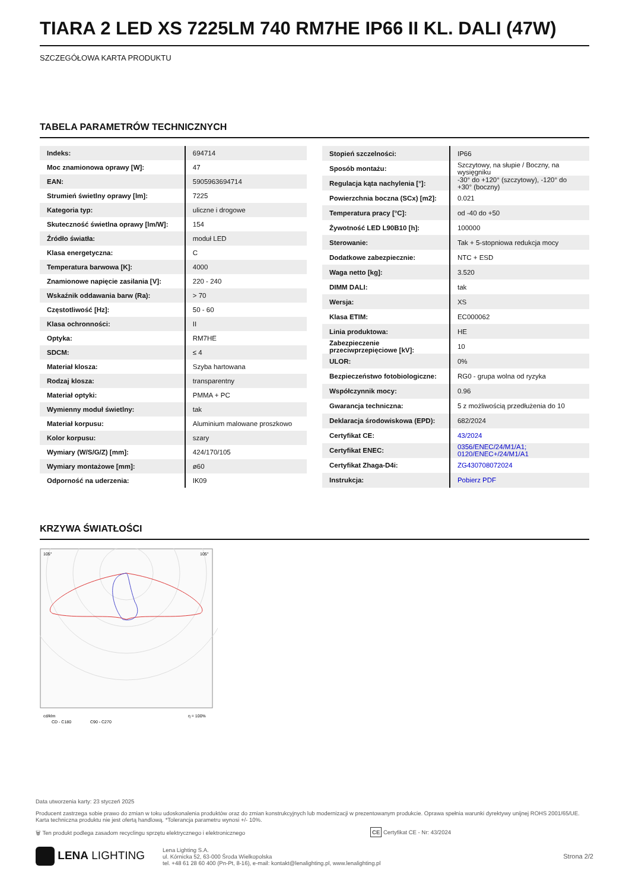TIARA 2 LED XS 7225LM 740 RM7HE IP66 II KL. DALI (47W)
SZCZEGÓŁOWA KARTA PRODUKTU
TABELA PARAMETRÓW TECHNICZNYCH
| Indeks: | 694714 |
| Moc znamionowa oprawy [W]: | 47 |
| EAN: | 5905963694714 |
| Strumień świetlny oprawy [lm]: | 7225 |
| Kategoria typ: | uliczne i drogowe |
| Skuteczność świetlna oprawy [lm/W]: | 154 |
| Źródło światła: | moduł LED |
| Klasa energetyczna: | C |
| Temperatura barwowa [K]: | 4000 |
| Znamionowe napięcie zasilania [V]: | 220 - 240 |
| Wskaźnik oddawania barw (Ra): | > 70 |
| Częstotliwość [Hz]: | 50 - 60 |
| Klasa ochronności: | II |
| Optyka: | RM7HE |
| SDCM: | ≤ 4 |
| Materiał klosza: | Szyba hartowana |
| Rodzaj klosza: | transparentny |
| Materiał optyki: | PMMA + PC |
| Wymienny moduł świetlny: | tak |
| Materiał korpusu: | Aluminium malowane proszkowo |
| Kolor korpusu: | szary |
| Wymiary (W/S/G/Z) [mm]: | 424/170/105 |
| Wymiary montażowe [mm]: | ø60 |
| Odporność na uderzenia: | IK09 |
| Stopień szczelności: | IP66 |
| Sposób montażu: | Szczytowy, na słupie / Boczny, na wysięgniku |
| Regulacja kąta nachylenia [°]: | -30° do +120° (szczytowy), -120° do +30° (boczny) |
| Powierzchnia boczna (SCx) [m2]: | 0.021 |
| Temperatura pracy [°C]: | od -40 do +50 |
| Żywotność LED L90B10 [h]: | 100000 |
| Sterowanie: | Tak + 5-stopniowa redukcja mocy |
| Dodatkowe zabezpiecznie: | NTC + ESD |
| Waga netto [kg]: | 3.520 |
| DIMM DALI: | tak |
| Wersja: | XS |
| Klasa ETIM: | EC000062 |
| Linia produktowa: | HE |
| Zabezpieczenie przeciwprzepięciowe [kV]: | 10 |
| ULOR: | 0% |
| Bezpieczeństwo fotobiologiczne: | RG0 - grupa wolna od ryzyka |
| Współczynnik mocy: | 0.96 |
| Gwarancja techniczna: | 5 z możliwością przedłużenia do 10 |
| Deklaracja środowiskowa (EPD): | 682/2024 |
| Certyfikat CE: | 43/2024 |
| Certyfikat ENEC: | 0356/ENEC/24/M1/A1; 0120/ENEC+/24/M1/A1 |
| Certyfikat Zhaga-D4i: | ZG430708072024 |
| Instrukcja: | Pobierz PDF |
KRZYWA ŚWIATŁOŚCI
105°
105°
cd/klm
CD - C180
C90 - C270
η = 100%
Data utworzenia karty: 23 styczeń 2025
Producent zastrzega sobie prawo do zmian w toku udoskonalenia produktów oraz do zmian konstrukcyjnych lub modernizacji w prezentowanym produkcie. Oprawa spełnia warunki dyrektywy unijnej ROHS 2001/65/UE. Karta techniczna produktu nie jest ofertą handlową. *Tolerancja parametru wynosi +/- 10%.
🗑 Ten produkt podlega zasadom recyclingu sprzętu elektrycznego i elektronicznego CE Certyfikat CE - Nr: 43/2024
LENA LIGHTING
Lena Lighting S.A.
ul. Kórnicka 52, 63-000 Środa Wielkopolska
tel. +48 61 28 60 400 (Pn-Pt, 8-16), e-mail: kontakt@lenalighting.pl, www.lenalighting.pl
Strona 2/2